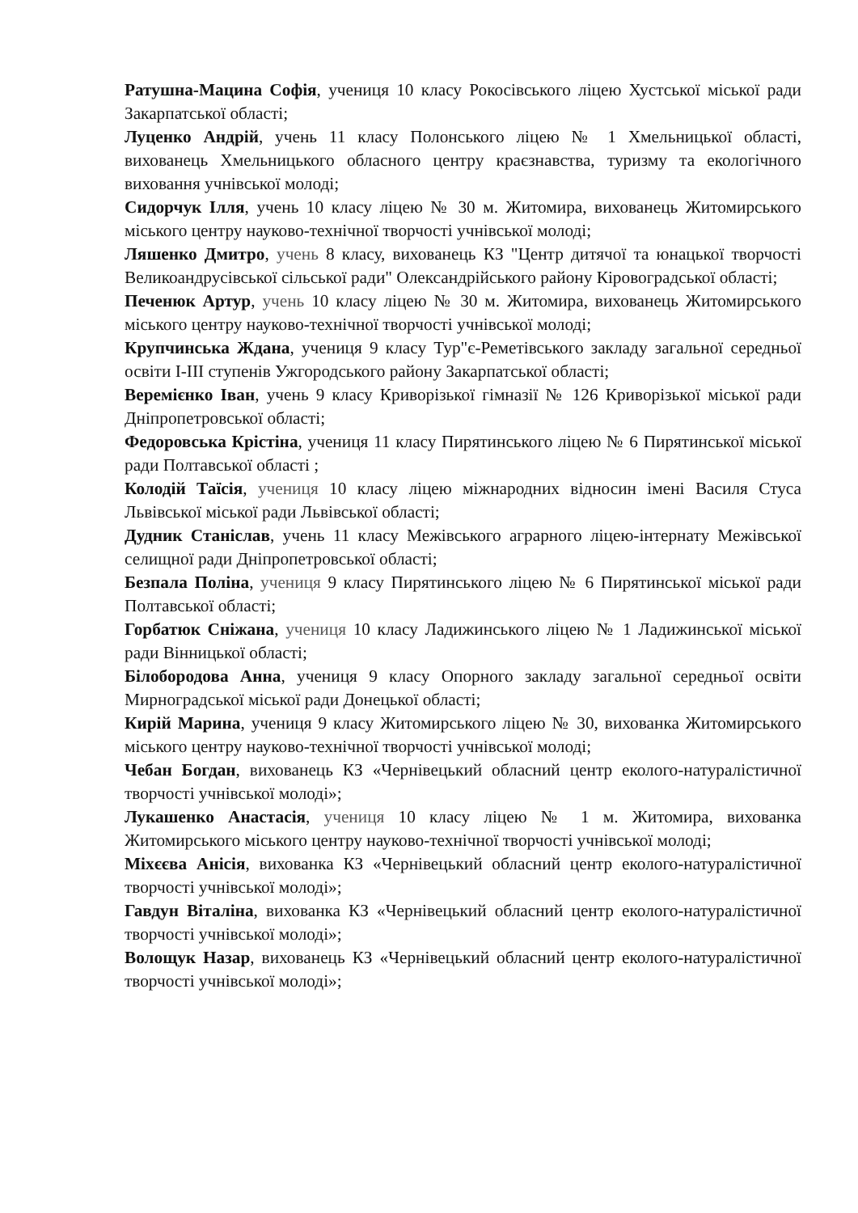Ратушна-Мацина Софія, учениця 10 класу Рокосівського ліцею Хустської міської ради Закарпатської області;
Луценко Андрій, учень 11 класу Полонського ліцею № 1 Хмельницької області, вихованець Хмельницького обласного центру краєзнавства, туризму та екологічного виховання учнівської молоді;
Сидорчук Ілля, учень 10 класу ліцею № 30 м. Житомира, вихованець Житомирського міського центру науково-технічної творчості учнівської молоді;
Ляшенко Дмитро, учень 8 класу, вихованець КЗ "Центр дитячої та юнацької творчості Великоандрусівської сільської ради" Олександрійського району Кіровоградської області;
Печенюк Артур, учень 10 класу ліцею № 30 м. Житомира, вихованець Житомирського міського центру науково-технічної творчості учнівської молоді;
Крупчинська Ждана, учениця 9 класу Тур"є-Реметівського закладу загальної середньої освіти І-ІІІ ступенів Ужгородського району Закарпатської області;
Веремієнко Іван, учень 9 класу Криворізької гімназії № 126 Криворізької міської ради Дніпропетровської області;
Федоровська Крістіна, учениця 11 класу Пирятинського ліцею № 6 Пирятинської міської ради Полтавської області ;
Колодій Таїсія, учениця 10 класу ліцею міжнародних відносин імені Василя Стуса Львівської міської ради Львівської області;
Дудник Станіслав, учень 11 класу Межівського аграрного ліцею-інтернату Межівської селищної ради Дніпропетровської області;
Безпала Поліна, учениця 9 класу Пирятинського ліцею № 6 Пирятинської міської ради Полтавської області;
Горбатюк Сніжана, учениця 10 класу Ладижинського ліцею № 1 Ладижинської міської ради Вінницької області;
Білобородова Анна, учениця 9 класу Опорного закладу загальної середньої освіти Мирноградської міської ради Донецької області;
Кирій Марина, учениця 9 класу Житомирського ліцею № 30, вихованка Житомирського міського центру науково-технічної творчості учнівської молоді;
Чебан Богдан, вихованець КЗ «Чернівецький обласний центр еколого-натуралістичної творчості учнівської молоді»;
Лукашенко Анастасія, учениця 10 класу ліцею № 1 м. Житомира, вихованка Житомирського міського центру науково-технічної творчості учнівської молоді;
Міхєєва Анісія, вихованка КЗ «Чернівецький обласний центр еколого-натуралістичної творчості учнівської молоді»;
Гавдун Віталіна, вихованка КЗ «Чернівецький обласний центр еколого-натуралістичної творчості учнівської молоді»;
Волощук Назар, вихованець КЗ «Чернівецький обласний центр еколого-натуралістичної творчості учнівської молоді»;